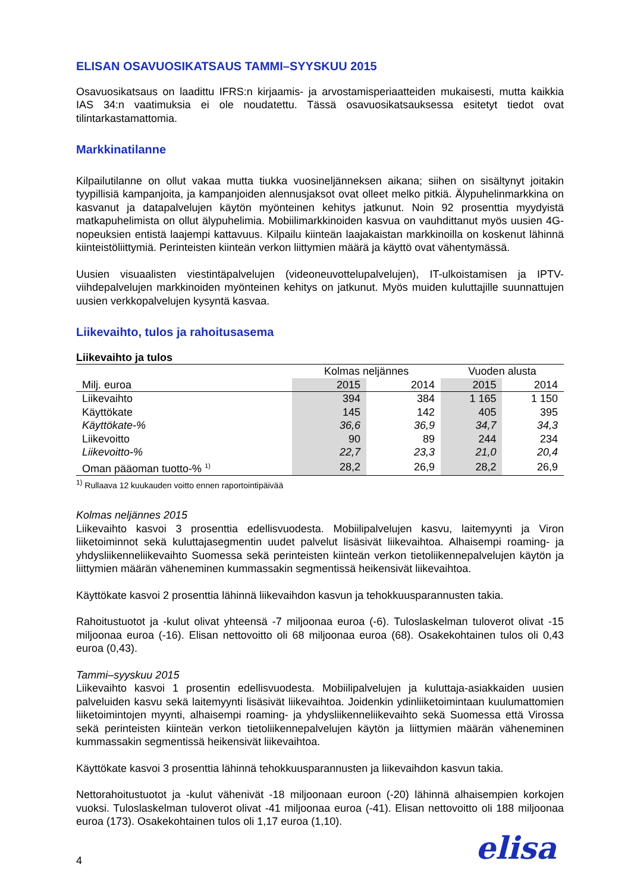ELISAN OSAVUOSIKATSAUS TAMMI–SYYSKUU 2015
Osavuosikatsaus on laadittu IFRS:n kirjaamis- ja arvostamisperiaatteiden mukaisesti, mutta kaikkia IAS 34:n vaatimuksia ei ole noudatettu. Tässä osavuosikatsauksessa esitetyt tiedot ovat tilintarkastamattomia.
Markkinatilanne
Kilpailutilanne on ollut vakaa mutta tiukka vuosineljänneksen aikana; siihen on sisältynyt joitakin tyypillisiä kampanjoita, ja kampanjoiden alennusjaksot ovat olleet melko pitkiä. Älypuhelinmarkkina on kasvanut ja datapalvelujen käytön myönteinen kehitys jatkunut. Noin 92 prosenttia myydyistä matkapuhelimista on ollut älypuhelimia. Mobiilimarkkinoiden kasvua on vauhdittanut myös uusien 4G-nopeuksien entistä laajempi kattavuus. Kilpailu kiinteän laajakaistan markkinoilla on koskenut lähinnä kiinteistöliittymiä. Perinteisten kiinteän verkon liittymien määrä ja käyttö ovat vähentymässä.
Uusien visuaalisten viestintäpalvelujen (videoneuvottelupalvelujen), IT-ulkoistamisen ja IPTV-viihdepalvelujen markkinoiden myönteinen kehitys on jatkunut. Myös muiden kuluttajille suunnattujen uusien verkkopalvelujen kysyntä kasvaa.
Liikevaihto, tulos ja rahoitusasema
| Liikevaihto ja tulos | | | | |
| --- | --- | --- | --- | --- |
| | Kolmas neljännes | | Vuoden alusta | |
| Milj. euroa | 2015 | 2014 | 2015 | 2014 |
| Liikevaihto | 394 | 384 | 1 165 | 1 150 |
| Käyttökate | 145 | 142 | 405 | 395 |
| Käyttökate-% | 36,6 | 36,9 | 34,7 | 34,3 |
| Liikevoitto | 90 | 89 | 244 | 234 |
| Liikevoitto-% | 22,7 | 23,3 | 21,0 | 20,4 |
| Oman pääoman tuotto-% <sup>1)</sup> | 28,2 | 26,9 | 28,2 | 26,9 |
<sup>1)</sup> Rullaava 12 kuukauden voitto ennen raportointipäivää
Kolmas neljännes 2015
Liikevaihto kasvoi 3 prosenttia edellisvuodesta. Mobiilipalvelujen kasvu, laitemyynti ja Viron liiketoiminnot sekä kuluttajasegmentin uudet palvelut lisäsivät liikevaihtoa. Alhaisempi roaming- ja yhdysliikenneliikevaihto Suomessa sekä perinteisten kiinteän verkon tietoliikennepalvelujen käytön ja liittymien määrän väheneminen kummassakin segmentissä heikensivät liikevaihtoa.
Käyttökate kasvoi 2 prosenttia lähinnä liikevaihdon kasvun ja tehokkuusparannusten takia.
Rahoitustuotot ja -kulut olivat yhteensä -7 miljoonaa euroa (-6). Tuloslaskelman tuloverot olivat -15 miljoonaa euroa (-16). Elisan nettovoitto oli 68 miljoonaa euroa (68). Osakekohtainen tulos oli 0,43 euroa (0,43).
Tammi–syyskuu 2015
Liikevaihto kasvoi 1 prosentin edellisvuodesta. Mobiilipalvelujen ja kuluttaja-asiakkaiden uusien palveluiden kasvu sekä laitemyynti lisäsivät liikevaihtoa. Joidenkin ydinliiketoimintaan kuulumattomien liiketoimintojen myynti, alhaisempi roaming- ja yhdysliikenneliikevaihto sekä Suomessa että Virossa sekä perinteisten kiinteän verkon tietoliikennepalvelujen käytön ja liittymien määrän väheneminen kummassakin segmentissä heikensivät liikevaihtoa.
Käyttökate kasvoi 3 prosenttia lähinnä tehokkuusparannusten ja liikevaihdon kasvun takia.
Nettorahoitustuotot ja -kulut vähenivät -18 miljoonaan euroon (-20) lähinnä alhaisempien korkojen vuoksi. Tuloslaskelman tuloverot olivat -41 miljoonaa euroa (-41). Elisan nettovoitto oli 188 miljoonaa euroa (173). Osakekohtainen tulos oli 1,17 euroa (1,10).
4 elisa